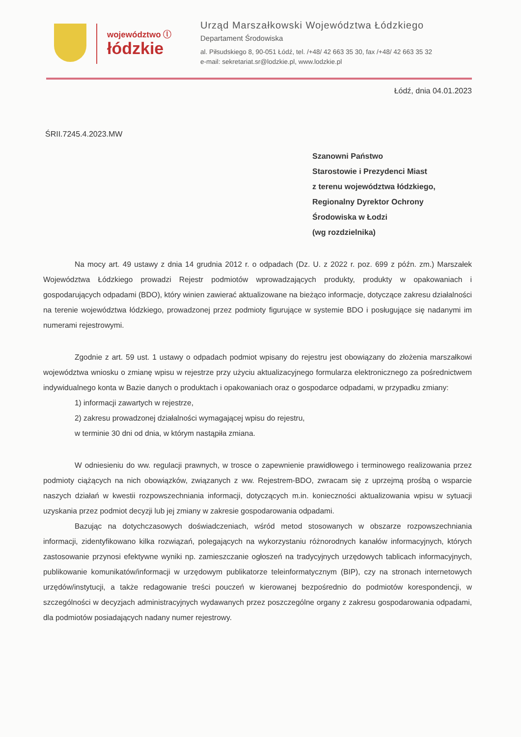województwo ⓛ
łódzkie
Urząd Marszałkowski Województwa Łódzkiego
Departament Środowiska
al. Piłsudskiego 8, 90-051 Łódź, tel. /+48/ 42 663 35 30, fax /+48/ 42 663 35 32
e-mail: sekretariat.sr@lodzkie.pl, www.lodzkie.pl
Łódź, dnia 04.01.2023
ŚRII.7245.4.2023.MW
Szanowni Państwo
Starostowie i Prezydenci Miast
z terenu województwa łódzkiego,
Regionalny Dyrektor Ochrony
Środowiska w Łodzi
(wg rozdzielnika)
Na mocy art. 49 ustawy z dnia 14 grudnia 2012 r. o odpadach (Dz. U. z 2022 r. poz. 699 z późn. zm.) Marszałek Województwa Łódzkiego prowadzi Rejestr podmiotów wprowadzających produkty, produkty w opakowaniach i gospodarujących odpadami (BDO), który winien zawierać aktualizowane na bieżąco informacje, dotyczące zakresu działalności na terenie województwa łódzkiego, prowadzonej przez podmioty figurujące w systemie BDO i posługujące się nadanymi im numerami rejestrowymi.
Zgodnie z art. 59 ust. 1 ustawy o odpadach podmiot wpisany do rejestru jest obowiązany do złożenia marszałkowi województwa wniosku o zmianę wpisu w rejestrze przy użyciu aktualizacyjnego formularza elektronicznego za pośrednictwem indywidualnego konta w Bazie danych o produktach i opakowaniach oraz o gospodarce odpadami, w przypadku zmiany:
1) informacji zawartych w rejestrze,
2) zakresu prowadzonej działalności wymagającej wpisu do rejestru,
w terminie 30 dni od dnia, w którym nastąpiła zmiana.
W odniesieniu do ww. regulacji prawnych, w trosce o zapewnienie prawidłowego i terminowego realizowania przez podmioty ciążących na nich obowiązków, związanych z ww. Rejestrem-BDO, zwracam się z uprzejmą prośbą o wsparcie naszych działań w kwestii rozpowszechniania informacji, dotyczących m.in. konieczności aktualizowania wpisu w sytuacji uzyskania przez podmiot decyzji lub jej zmiany w zakresie gospodarowania odpadami.
Bazując na dotychczasowych doświadczeniach, wśród metod stosowanych w obszarze rozpowszechniania informacji, zidentyfikowano kilka rozwiązań, polegających na wykorzystaniu różnorodnych kanałów informacyjnych, których zastosowanie przynosi efektywne wyniki np. zamieszczanie ogłoszeń na tradycyjnych urzędowych tablicach informacyjnych, publikowanie komunikatów/informacji w urzędowym publikatorze teleinformatycznym (BIP), czy na stronach internetowych urzędów/instytucji, a także redagowanie treści pouczeń w kierowanej bezpośrednio do podmiotów korespondencji, w szczególności w decyzjach administracyjnych wydawanych przez poszczególne organy z zakresu gospodarowania odpadami, dla podmiotów posiadających nadany numer rejestrowy.